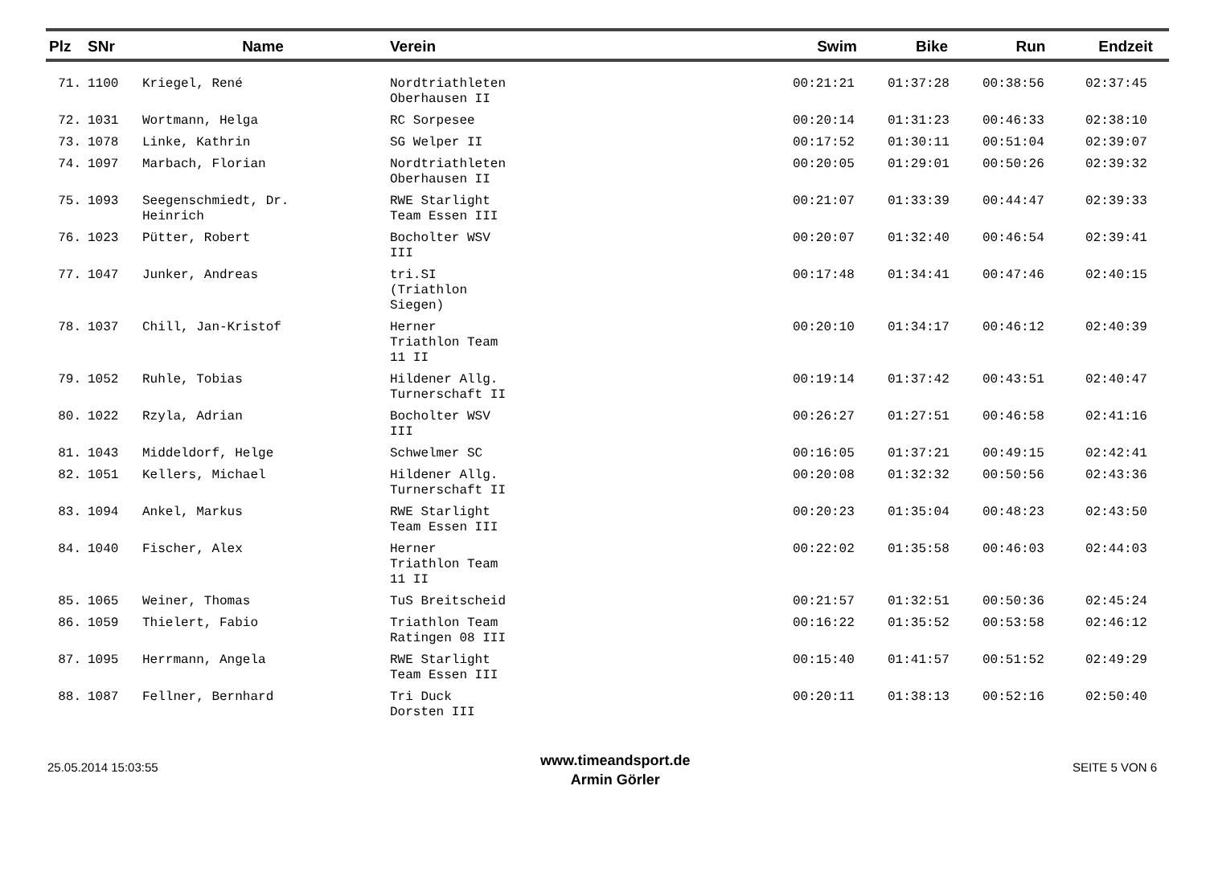| Plz | SNr | Name | Verein | Swim | Bike | Run | Endzeit |
| --- | --- | --- | --- | --- | --- | --- | --- |
| 71. | 1100 | Kriegel, René | Nordtriathleten Oberhausen II | 00:21:21 | 01:37:28 | 00:38:56 | 02:37:45 |
| 72. | 1031 | Wortmann, Helga | RC Sorpesee | 00:20:14 | 01:31:23 | 00:46:33 | 02:38:10 |
| 73. | 1078 | Linke, Kathrin | SG Welper II | 00:17:52 | 01:30:11 | 00:51:04 | 02:39:07 |
| 74. | 1097 | Marbach, Florian | Nordtriathleten Oberhausen II | 00:20:05 | 01:29:01 | 00:50:26 | 02:39:32 |
| 75. | 1093 | Seegenschmiedt, Dr. Heinrich | RWE Starlight Team Essen III | 00:21:07 | 01:33:39 | 00:44:47 | 02:39:33 |
| 76. | 1023 | Pütter, Robert | Bocholter WSV III | 00:20:07 | 01:32:40 | 00:46:54 | 02:39:41 |
| 77. | 1047 | Junker, Andreas | tri.SI (Triathlon Siegen) | 00:17:48 | 01:34:41 | 00:47:46 | 02:40:15 |
| 78. | 1037 | Chill, Jan-Kristof | Herner Triathlon Team 11 II | 00:20:10 | 01:34:17 | 00:46:12 | 02:40:39 |
| 79. | 1052 | Ruhle, Tobias | Hildener Allg. Turnerschaft II | 00:19:14 | 01:37:42 | 00:43:51 | 02:40:47 |
| 80. | 1022 | Rzyla, Adrian | Bocholter WSV III | 00:26:27 | 01:27:51 | 00:46:58 | 02:41:16 |
| 81. | 1043 | Middeldorf, Helge | Schwelmer SC | 00:16:05 | 01:37:21 | 00:49:15 | 02:42:41 |
| 82. | 1051 | Kellers, Michael | Hildener Allg. Turnerschaft II | 00:20:08 | 01:32:32 | 00:50:56 | 02:43:36 |
| 83. | 1094 | Ankel, Markus | RWE Starlight Team Essen III | 00:20:23 | 01:35:04 | 00:48:23 | 02:43:50 |
| 84. | 1040 | Fischer, Alex | Herner Triathlon Team 11 II | 00:22:02 | 01:35:58 | 00:46:03 | 02:44:03 |
| 85. | 1065 | Weiner, Thomas | TuS Breitscheid | 00:21:57 | 01:32:51 | 00:50:36 | 02:45:24 |
| 86. | 1059 | Thielert, Fabio | Triathlon Team Ratingen 08 III | 00:16:22 | 01:35:52 | 00:53:58 | 02:46:12 |
| 87. | 1095 | Herrmann, Angela | RWE Starlight Team Essen III | 00:15:40 | 01:41:57 | 00:51:52 | 02:49:29 |
| 88. | 1087 | Fellner, Bernhard | Tri Duck Dorsten III | 00:20:11 | 01:38:13 | 00:52:16 | 02:50:40 |
25.05.2014 15:03:55
www.timeandsport.de
Armin Görler
SEITE 5 VON 6